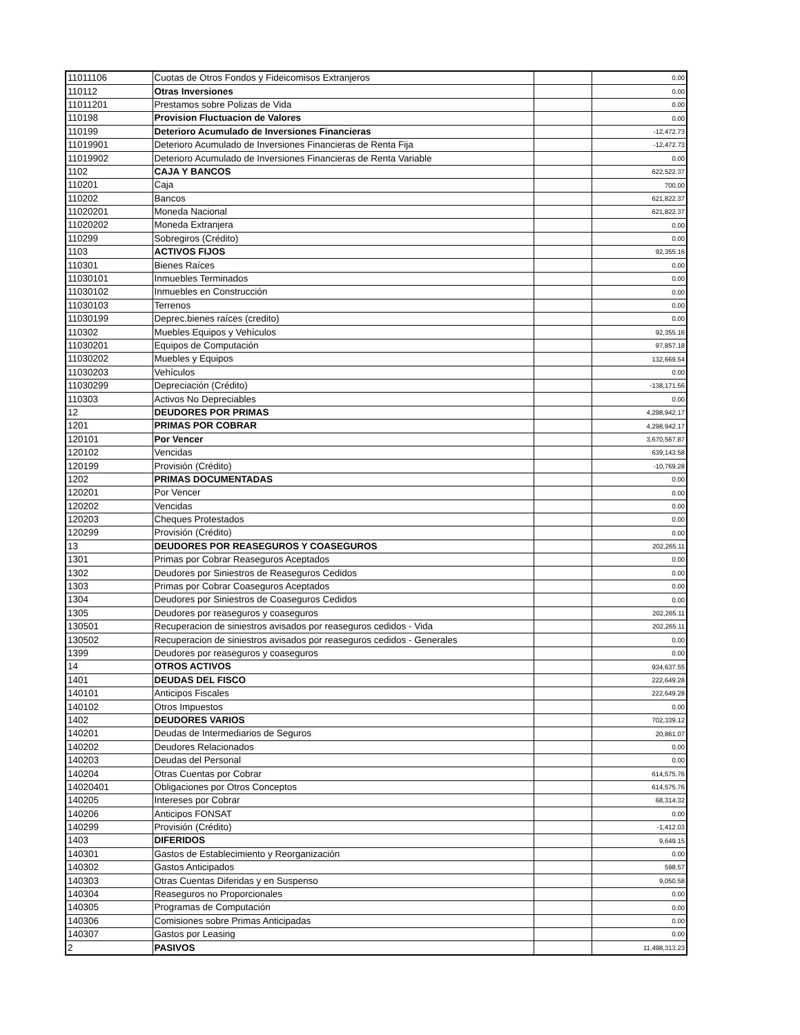| 11011106 | Cuotas de Otros Fondos y Fideicomisos Extranjeros | | 0.00 |
| 110112 | Otras Inversiones | | 0.00 |
| 11011201 | Prestamos sobre Polizas de Vida | | 0.00 |
| 110198 | Provision Fluctuacion de Valores | | 0.00 |
| 110199 | Deterioro Acumulado de Inversiones Financieras | | -12,472.73 |
| 11019901 | Deterioro Acumulado de Inversiones Financieras de Renta Fija | | -12,472.73 |
| 11019902 | Deterioro Acumulado de Inversiones Financieras de Renta Variable | | 0.00 |
| 1102 | CAJA Y BANCOS | | 622,522.37 |
| 110201 | Caja | | 700.00 |
| 110202 | Bancos | | 621,822.37 |
| 11020201 | Moneda Nacional | | 621,822.37 |
| 11020202 | Moneda Extranjera | | 0.00 |
| 110299 | Sobregiros (Crédito) | | 0.00 |
| 1103 | ACTIVOS FIJOS | | 92,355.16 |
| 110301 | Bienes Raíces | | 0.00 |
| 11030101 | Inmuebles Terminados | | 0.00 |
| 11030102 | Inmuebles en Construcción | | 0.00 |
| 11030103 | Terrenos | | 0.00 |
| 11030199 | Deprec.bienes raíces (credito) | | 0.00 |
| 110302 | Muebles Equipos y Vehículos | | 92,355.16 |
| 11030201 | Equipos de Computación | | 97,857.18 |
| 11030202 | Muebles y Equipos | | 132,669.54 |
| 11030203 | Vehículos | | 0.00 |
| 11030299 | Depreciación (Crédito) | | -138,171.56 |
| 110303 | Activos No Depreciables | | 0.00 |
| 12 | DEUDORES POR PRIMAS | | 4,298,942.17 |
| 1201 | PRIMAS POR COBRAR | | 4,298,942.17 |
| 120101 | Por Vencer | | 3,670,567.87 |
| 120102 | Vencidas | | 639,143.58 |
| 120199 | Provisión (Crédito) | | -10,769.28 |
| 1202 | PRIMAS DOCUMENTADAS | | 0.00 |
| 120201 | Por Vencer | | 0.00 |
| 120202 | Vencidas | | 0.00 |
| 120203 | Cheques Protestados | | 0.00 |
| 120299 | Provisión (Crédito) | | 0.00 |
| 13 | DEUDORES POR REASEGUROS Y COASEGUROS | | 202,265.11 |
| 1301 | Primas por Cobrar Reaseguros Aceptados | | 0.00 |
| 1302 | Deudores por Siniestros de Reaseguros Cedidos | | 0.00 |
| 1303 | Primas por Cobrar Coaseguros Aceptados | | 0.00 |
| 1304 | Deudores por Siniestros de Coaseguros Cedidos | | 0.00 |
| 1305 | Deudores por reaseguros y coaseguros | | 202,265.11 |
| 130501 | Recuperacion de siniestros avisados por reaseguros cedidos - Vida | | 202,265.11 |
| 130502 | Recuperacion de siniestros avisados por reaseguros cedidos - Generales | | 0.00 |
| 1399 | Deudores por reaseguros y coaseguros | | 0.00 |
| 14 | OTROS ACTIVOS | | 934,637.55 |
| 1401 | DEUDAS DEL FISCO | | 222,649.28 |
| 140101 | Anticipos Fiscales | | 222,649.28 |
| 140102 | Otros Impuestos | | 0.00 |
| 1402 | DEUDORES VARIOS | | 702,339.12 |
| 140201 | Deudas de Intermediarios de Seguros | | 20,861.07 |
| 140202 | Deudores Relacionados | | 0.00 |
| 140203 | Deudas del Personal | | 0.00 |
| 140204 | Otras Cuentas por Cobrar | | 614,575.76 |
| 14020401 | Obligaciones por Otros Conceptos | | 614,575.76 |
| 140205 | Intereses por Cobrar | | 68,314.32 |
| 140206 | Anticipos FONSAT | | 0.00 |
| 140299 | Provisión (Crédito) | | -1,412.03 |
| 1403 | DIFERIDOS | | 9,649.15 |
| 140301 | Gastos de Establecimiento y Reorganización | | 0.00 |
| 140302 | Gastos Anticipados | | 598.57 |
| 140303 | Otras Cuentas Diferidas y en Suspenso | | 9,050.58 |
| 140304 | Reaseguros no Proporcionales | | 0.00 |
| 140305 | Programas de Computación | | 0.00 |
| 140306 | Comisiones sobre Primas Anticipadas | | 0.00 |
| 140307 | Gastos por Leasing | | 0.00 |
| 2 | PASIVOS | | 11,498,313.23 |